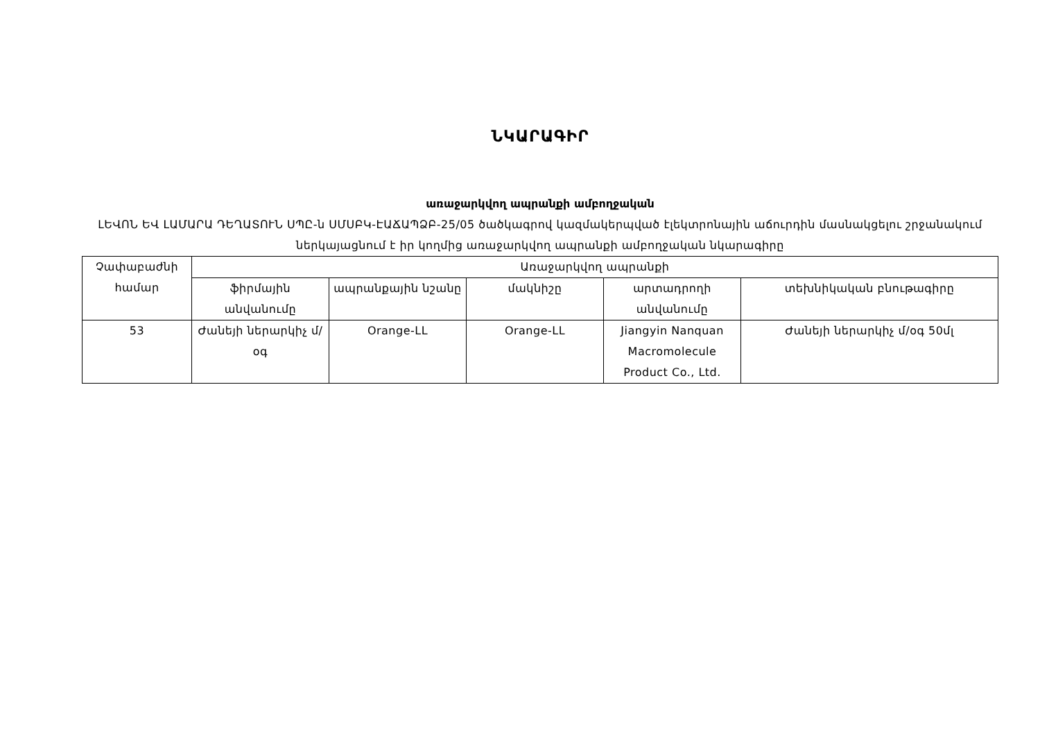ՆԿԱՐԱԳԻՐ
առաջարկվող ապրանքի ամբողջական
ԼԵՎՈՆ ԵՎ ԼԱՄԱՐԱ ԴԵՂԱՏՈՒՆ ՍՊԸ-ն ՍՄՍԲԿ-ԷԱՃԱՊՁԲ-25/05 ծածկագրով կազմակերպված էլեկտրոնային աճուրդին մասնակցելու շրջանակում ներկայացնում է իր կողմից առաջարկվող ապրանքի ամբողջական նկարագիրը
| Չափաբաժնի համար | Առաջարկվող ապրանքի | | | | |
| | ֆիրմային անվանումը | ապրանքային նշանը | մակնիշը | արտադրողի անվանումը | տեխնիկական բնութագիրը |
| 53 | Ժանեյի ներարկիչ մ/օգ | Orange-LL | Orange-LL | Jiangyin Nanquan Macromolecule Product Co., Ltd. | Ժանեյի ներարկիչ մ/օգ 50մլ |